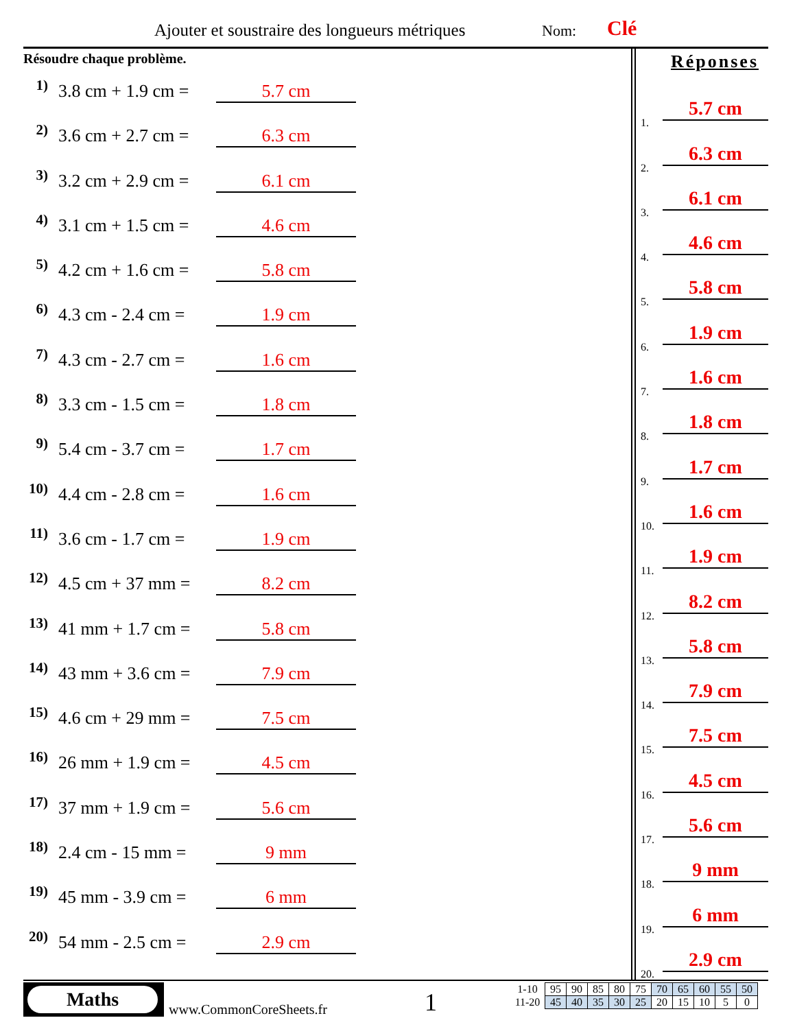Ajouter et soustraire des longueurs métriques
Nom: Clé
Résoudre chaque problème.
1) 3.8 cm + 1.9 cm = 5.7 cm
2) 3.6 cm + 2.7 cm = 6.3 cm
3) 3.2 cm + 2.9 cm = 6.1 cm
4) 3.1 cm + 1.5 cm = 4.6 cm
5) 4.2 cm + 1.6 cm = 5.8 cm
6) 4.3 cm - 2.4 cm = 1.9 cm
7) 4.3 cm - 2.7 cm = 1.6 cm
8) 3.3 cm - 1.5 cm = 1.8 cm
9) 5.4 cm - 3.7 cm = 1.7 cm
10) 4.4 cm - 2.8 cm = 1.6 cm
11) 3.6 cm - 1.7 cm = 1.9 cm
12) 4.5 cm + 37 mm = 8.2 cm
13) 41 mm + 1.7 cm = 5.8 cm
14) 43 mm + 3.6 cm = 7.9 cm
15) 4.6 cm + 29 mm = 7.5 cm
16) 26 mm + 1.9 cm = 4.5 cm
17) 37 mm + 1.9 cm = 5.6 cm
18) 2.4 cm - 15 mm = 9 mm
19) 45 mm - 3.9 cm = 6 mm
20) 54 mm - 2.5 cm = 2.9 cm
Réponses
1. 5.7 cm
2. 6.3 cm
3. 6.1 cm
4. 4.6 cm
5. 5.8 cm
6. 1.9 cm
7. 1.6 cm
8. 1.8 cm
9. 1.7 cm
10. 1.6 cm
11. 1.9 cm
12. 8.2 cm
13. 5.8 cm
14. 7.9 cm
15. 7.5 cm
16. 4.5 cm
17. 5.6 cm
18. 9 mm
19. 6 mm
20. 2.9 cm
Maths
www.CommonCoreSheets.fr 1
| 1-10 | 95 | 90 | 85 | 80 | 75 | 70 | 65 | 60 | 55 | 50 |
| 11-20 | 45 | 40 | 35 | 30 | 25 | 20 | 15 | 10 | 5 | 0 |